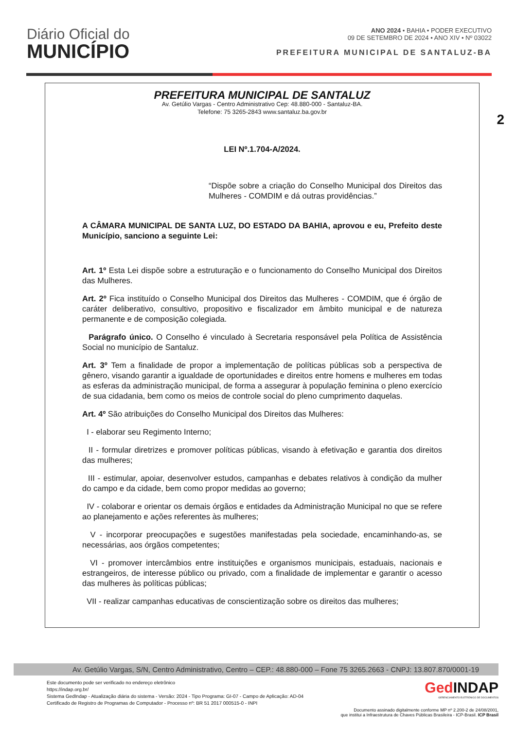Diário Oficial do
MUNICÍPIO
ANO 2024 • BAHIA • PODER EXECUTIVO
09 DE SETEMBRO DE 2024 • ANO XIV • Nº 03022
PREFEITURA MUNICIPAL DE SANTALUZ-BA
2
PREFEITURA MUNICIPAL DE SANTALUZ
Av. Getúlio Vargas - Centro Administrativo Cep: 48.880-000 - Santaluz-BA.
Telefone: 75 3265-2843 www.santaluz.ba.gov.br
LEI Nº.1.704-A/2024.
“Dispõe sobre a criação do Conselho Municipal dos Direitos das Mulheres - COMDIM e dá outras providências.”
A CÂMARA MUNICIPAL DE SANTA LUZ, DO ESTADO DA BAHIA, aprovou e eu, Prefeito deste Município, sanciono a seguinte Lei:
Art. 1º Esta Lei dispõe sobre a estruturação e o funcionamento do Conselho Municipal dos Direitos das Mulheres.
Art. 2º Fica instituído o Conselho Municipal dos Direitos das Mulheres - COMDIM, que é órgão de caráter deliberativo, consultivo, propositivo e fiscalizador em âmbito municipal e de natureza permanente e de composição colegiada.
Parágrafo único. O Conselho é vinculado à Secretaria responsável pela Política de Assistência Social no município de Santaluz.
Art. 3º Tem a finalidade de propor a implementação de políticas públicas sob a perspectiva de gênero, visando garantir a igualdade de oportunidades e direitos entre homens e mulheres em todas as esferas da administração municipal, de forma a assegurar à população feminina o pleno exercício de sua cidadania, bem como os meios de controle social do pleno cumprimento daquelas.
Art. 4º São atribuições do Conselho Municipal dos Direitos das Mulheres:
I - elaborar seu Regimento Interno;
II - formular diretrizes e promover políticas públicas, visando à efetivação e garantia dos direitos das mulheres;
III - estimular, apoiar, desenvolver estudos, campanhas e debates relativos à condição da mulher do campo e da cidade, bem como propor medidas ao governo;
IV - colaborar e orientar os demais órgãos e entidades da Administração Municipal no que se refere ao planejamento e ações referentes às mulheres;
V - incorporar preocupações e sugestões manifestadas pela sociedade, encaminhando-as, se necessárias, aos órgãos competentes;
VI - promover intercâmbios entre instituições e organismos municipais, estaduais, nacionais e estrangeiros, de interesse público ou privado, com a finalidade de implementar e garantir o acesso das mulheres às políticas públicas;
VII - realizar campanhas educativas de conscientização sobre os direitos das mulheres;
Av. Getúlio Vargas, S/N, Centro Administrativo, Centro – CEP.: 48.880-000 – Fone 75 3265.2663 - CNPJ: 13.807.870/0001-19
Este documento pode ser verificado no endereço eletrônico
https://indap.org.br/
Sistema GedIndap - Atualização diária do sistema - Versão: 2024 - Tipo Programa: GI-07 - Campo de Aplicação: AD-04
Certificado de Registro de Programas de Computador - Processo nº: BR 51 2017 000515-0 - INPI
GedINDAP
GERENCIAMENTO ELETRÔNICO DE DOCUMENTOS
Documento assinado digitalmente conforme MP nº 2.200-2 de 24/08/2001,
que institui a Infraestrutura de Chaves Públicas Brasileira - ICP-Brasil. ICP Brasil